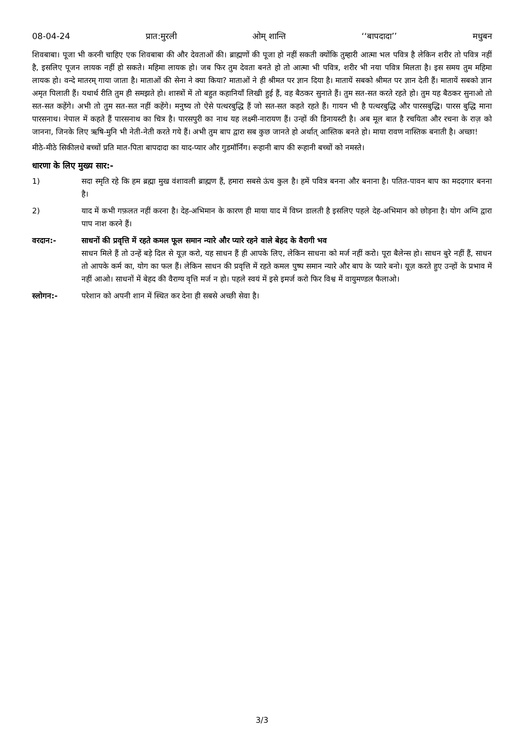08-04-24 प्रात:मुरली ओम् शान्ति ‘‘बापदादा’’ मधुबन
शिवबाबा। पूजा भी करनी चाहिए एक शिवबाबा की और देवताओं की। ब्राह्मणों की पूजा हो नहीं सकती क्योंकि तुम्हारी आत्मा भल पवित्र है लेकिन शरीर तो पवित्र नहीं है, इसलिए पूजन लायक नहीं हो सकते। महिमा लायक हो। जब फिर तुम देवता बनते हो तो आत्मा भी पवित्र, शरीर भी नया पवित्र मिलता है। इस समय तुम महिमा लायक हो। वन्दे मातरम् गाया जाता है। माताओं की सेना ने क्या किया? माताओं ने ही श्रीमत पर ज्ञान दिया है। मातायें सबको श्रीमत पर ज्ञान देती हैं। मातायें सबको ज्ञान अमृत पिलाती हैं। यथार्थ रीति तुम ही समझते हो। शास्त्रों में तो बहुत कहानियाँ लिखी हुई हैं, वह बैठकर सुनाते हैं। तुम सत-सत करते रहते हो। तुम यह बैठकर सुनाओ तो सत-सत कहेंगे। अभी तो तुम सत-सत नहीं कहेंगे। मनुष्य तो ऐसे पत्थरबुद्धि हैं जो सत-सत कहते रहते हैं। गायन भी है पत्थरबुद्धि और पारसबुद्धि। पारस बुद्धि माना पारसनाथ। नेपाल में कहते हैं पारसनाथ का चित्र है। पारसपुरी का नाथ यह लक्ष्मी-नारायण हैं। उन्हों की डिनायस्टी है। अब मूल बात है रचयिता और रचना के राज़ को जानना, जिनके लिए ऋषि-मुनि भी नेती-नेती करते गये हैं। अभी तुम बाप द्वारा सब कुछ जानते हो अर्थात् आस्तिक बनते हो। माया रावण नास्तिक बनाती है। अच्छा!
मीठे-मीठे सिकीलधे बच्चों प्रति मात-पिता बापदादा का याद-प्यार और गुडमॉर्निंग। रूहानी बाप की रूहानी बच्चों को नमस्ते।
धारणा के लिए मुख्य सार:-
1) सदा स्मृति रहे कि हम ब्रह्मा मुख वंशावली ब्राह्मण हैं, हमारा सबसे ऊंच कुल है। हमें पवित्र बनना और बनाना है। पतित-पावन बाप का मददगार बनना है।
2) याद में कभी गफ़लत नहीं करना है। देह-अभिमान के कारण ही माया याद में विघ्न डालती है इसलिए पहले देह-अभिमान को छोड़ना है। योग अग्नि द्वारा पाप नाश करने हैं।
वरदान:- साधनों की प्रवृत्ति में रहते कमल फूल समान न्यारे और प्यारे रहने वाले बेहद के वैरागी भव
साधन मिले हैं तो उन्हें बड़े दिल से यूज़ करो, यह साधन हैं ही आपके लिए, लेकिन साधना को मर्ज नहीं करो। पूरा बैलेन्स हो। साधन बुरे नहीं हैं, साधन तो आपके कर्म का, योग का फल हैं। लेकिन साधन की प्रवृत्ति में रहते कमल पुष्प समान न्यारे और बाप के प्यारे बनो। यूज़ करते हुए उन्हों के प्रभाव में नहीं आओ। साधनों में बेहद की वैराग्य वृत्ति मर्ज न हो। पहले स्वयं में इसे इमर्ज करो फिर विश्व में वायुमण्डल फैलाओ।
स्लोगन:- परेशान को अपनी शान में स्थित कर देना ही सबसे अच्छी सेवा है।
3/3